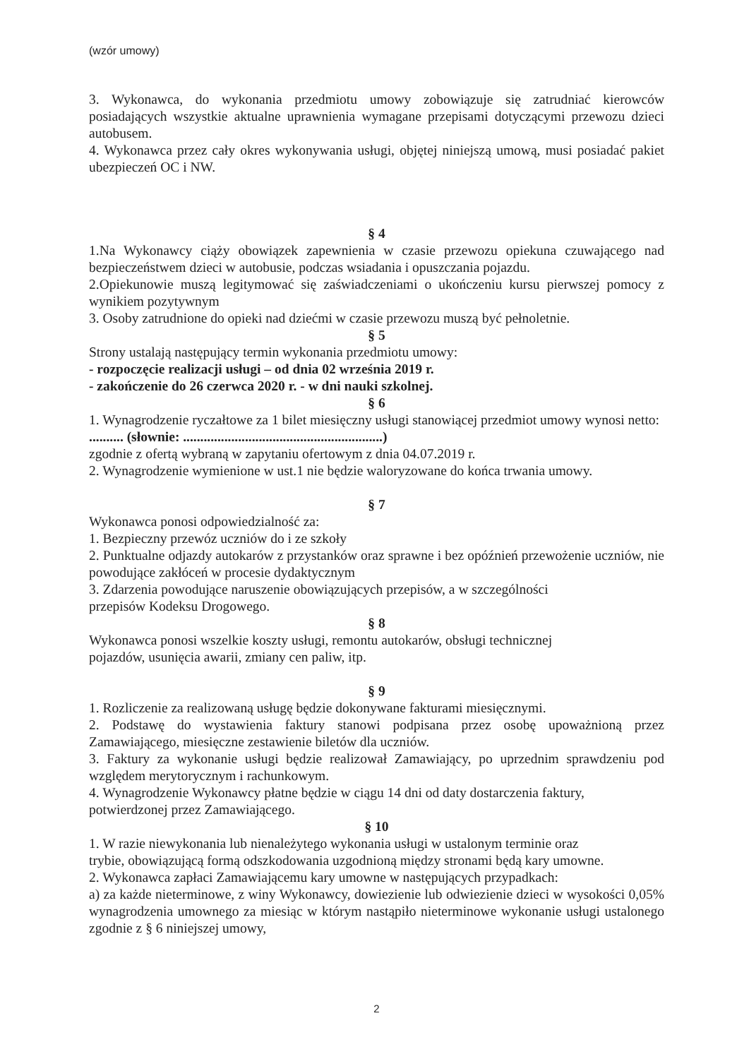(wzór umowy)
3. Wykonawca, do wykonania przedmiotu umowy zobowiązuje się zatrudniać kierowców posiadających wszystkie aktualne uprawnienia wymagane przepisami dotyczącymi przewozu dzieci autobusem.
4. Wykonawca przez cały okres wykonywania usługi, objętej niniejszą umową, musi posiadać pakiet ubezpieczeń OC i NW.
§ 4
1.Na Wykonawcy ciąży obowiązek zapewnienia w czasie przewozu opiekuna czuwającego nad bezpieczeństwem dzieci w autobusie, podczas wsiadania i opuszczania pojazdu.
2.Opiekunowie muszą legitymować się zaświadczeniami o ukończeniu kursu pierwszej pomocy z wynikiem pozytywnym
3. Osoby zatrudnione do opieki nad dziećmi w czasie przewozu muszą być pełnoletnie.
§ 5
Strony ustalają następujący termin wykonania przedmiotu umowy:
- rozpoczęcie realizacji usługi – od dnia 02 września 2019 r.
- zakończenie do 26 czerwca 2020 r. - w dni nauki szkolnej.
§ 6
1. Wynagrodzenie ryczałtowe za 1 bilet miesięczny usługi stanowiącej przedmiot umowy wynosi netto: .......... (słownie: ..........................................................)
zgodnie z ofertą wybraną w zapytaniu ofertowym z dnia 04.07.2019 r.
2. Wynagrodzenie wymienione w ust.1 nie będzie waloryzowane do końca trwania umowy.
§ 7
Wykonawca ponosi odpowiedzialność za:
1. Bezpieczny przewóz uczniów do i ze szkoły
2. Punktualne odjazdy autokarów z przystanków oraz sprawne i bez opóźnień przewożenie uczniów, nie powodujące zakłóceń w procesie dydaktycznym
3. Zdarzenia powodujące naruszenie obowiązujących przepisów, a w szczególności
przepisów Kodeksu Drogowego.
§ 8
Wykonawca ponosi wszelkie koszty usługi, remontu autokarów, obsługi technicznej
pojazdów, usunięcia awarii, zmiany cen paliw, itp.
§ 9
1. Rozliczenie za realizowaną usługę będzie dokonywane fakturami miesięcznymi.
2. Podstawę do wystawienia faktury stanowi podpisana przez osobę upoważnioną przez Zamawiającego, miesięczne zestawienie biletów dla uczniów.
3. Faktury za wykonanie usługi będzie realizował Zamawiający, po uprzednim sprawdzeniu pod względem merytorycznym i rachunkowym.
4. Wynagrodzenie Wykonawcy płatne będzie w ciągu 14 dni od daty dostarczenia faktury,
potwierdzonej przez Zamawiającego.
§ 10
1. W razie niewykonania lub nienależytego wykonania usługi w ustalonym terminie oraz
trybie, obowiązującą formą odszkodowania uzgodnioną między stronami będą kary umowne.
2. Wykonawca zapłaci Zamawiającemu kary umowne w następujących przypadkach:
a) za każde nieterminowe, z winy Wykonawcy, dowiezienie lub odwiezienie dzieci w wysokości 0,05% wynagrodzenia umownego za miesiąc w którym nastąpiło nieterminowe wykonanie usługi ustalonego zgodnie z § 6 niniejszej umowy,
2